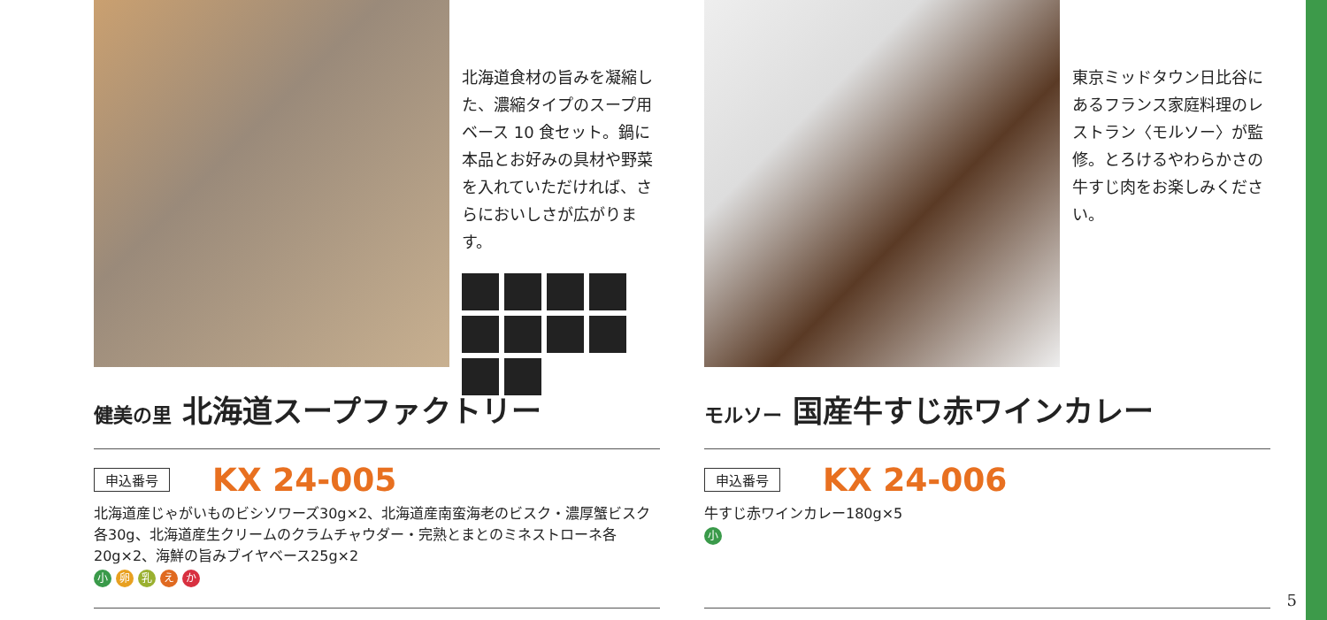北海道食材の旨みを凝縮した、濃縮タイプのスープ用ベース 10 食セット。鍋に本品とお好みの具材や野菜を入れていただければ、さらにおいしさが広がります。
健美の里 北海道スープファクトリー
申込番号 KX 24-005
北海道産じゃがいものビシソワーズ30g×2、北海道産南蛮海老のビスク・濃厚蟹ビスク各30g、北海道産生クリームのクラムチャウダー・完熟とまとのミネストローネ各20g×2、海鮮の旨みブイヤベース25g×2
小 卵 乳 え か
東京ミッドタウン日比谷にあるフランス家庭料理のレストラン〈モルソー〉が監修。とろけるやわらかさの牛すじ肉をお楽しみください。
モルソー 国産牛すじ赤ワインカレー
申込番号 KX 24-006
牛すじ赤ワインカレー180g×5
小
5